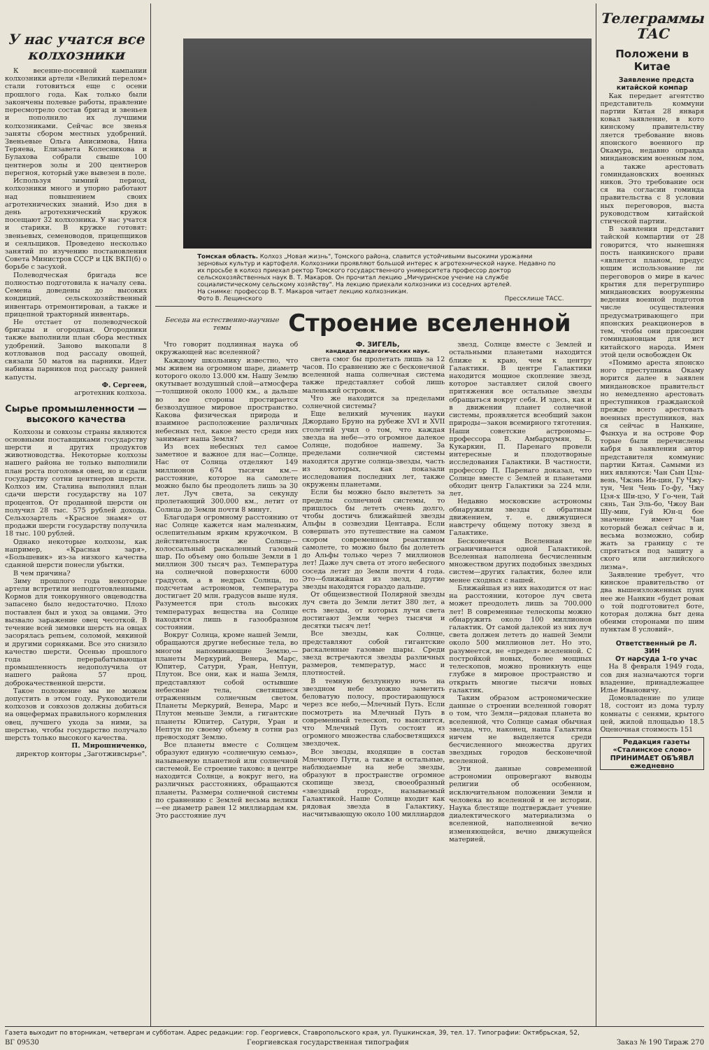У нас учатся все колхозники
К весенне-посевной кампании колхозники артели «Великий перелом» стали готовиться еще с осени прошлого года. Как только были закончены полевые работы, правление пересмотрело состав бригад и звеньев и пополнило их лучшими колхозниками. Сейчас все звенья заняты сбором местных удобрений. Звеньевые Ольга Анисимова, Нина Теряева, Елизавета Колесникова и Булахова собрали свыше 100 центнеров золы и 200 центнеров перегноя, который уже вывезен в поле.
Используя зимний период, колхозники много и упорно работают над повышением своих агротехнических знаний. Изо дня в день агротехнический кружок посещают 32 колхозника. У нас учатся и старики. В кружке готовят: звеньевых, семеноводов, прицепщиков и сеяльщиков. Проведено несколько занятий по изучению постановления Совета Министров СССР и ЦК ВКП(б) о борьбе с засухой.
Полеводческая бригада все полностью подготовила к началу сева. Семена доведены до высоких кондиций, сельскохозяйственный инвентарь отремонтирован, а также и прицепной тракторный инвентарь.
Не отстает от полеводческой бригады и огородная. Огородники также выполнили план сбора местных удобрений. Заново выкопали 8 котлованов под рассаду овощей, связали 50 матов на парники. Идет набивка парников под рассаду ранней капусты.
Ф. Сергеев,
агротехник колхоза.
Сырье промышленности — высокого качества
Колхозы и совхозы страны являются основными поставщиками государству шерсти и других продуктов животноводства. Некоторые колхозы нашего района не только выполнили план роста поголовья овец, но и сдали государству сотни центнеров шерсти. Колхоз им. Сталина выполнил план сдачи шерсти государству на 107 процентов. От проданной шерсти он получил 28 тыс. 575 рублей дохода. Сельхозартель «Красное знамя» от продажи шерсти государству получила 18 тыс. 100 рублей.
Однако некоторые колхозы, как например, «Красная заря», «Большевик» из-за низкого качества сданной шерсти понесли убытки.
В чем причина?
Зиму прошлого года некоторые артели встретили неподготовленными. Кормов для тонкорунного овцеводства запасено было недостаточно. Плохо поставлен был и уход за овцами. Это вызвало заражение овец чесоткой. В течение всей зимовки шерсть на овцах засорялась репьем, соломой, мякиной и другими сорняками. Все это снизило качество шерсти. Осенью прошлого года перерабатывающая промышленность недополучила от нашего района 57 проц. доброкачественной шерсти.
Такое положение мы не можем допустить в этом году. Руководители колхозов и совхозов должны добиться на овцефермах правильного кормления овец, лучшего ухода за ними, за шерстью, чтобы государство получало шерсть только высокого качества.
П. Мирошниченко,
директор конторы „Заготживсырье".
Томская область. Колхоз „Новая жизнь", Томского района, славится устойчивыми высокими урожаями зерновых культур и картофеля. Колхозники проявляют большой интерес к агротехнической науке. Недавно по их просьбе в колхоз приехал ректор Томского государственного университета профессор доктор сельскохозяйственных наук В. Т. Макаров. Он прочитал лекцию „Мичуринское учение на службе социалистическому сельскому хозяйству". На лекцию приехали колхозники из соседних артелей.
На снимке: профессор В. Т. Макаров читает лекцию колхозникам.
Фото В. Лещинского Пресcклише ТАСС.
Беседа на естественно-научные темы
Строение вселенной
Что говорит подлинная наука об окружающей нас вселенной?
Каждому школьнику известно, что мы живем на огромном шаре, диаметр которого около 13.000 км. Нашу Землю окутывает воздушный слой—атмосфера—толщиной около 1000 км., а дальше во все стороны простирается безвоздушное мировое пространство. Какова физическая природа и взаимное расположение различных небесных тел, какое место среди них занимает наша Земля?
Из всех небесных тел самое заметное и важное для нас—Солнце. Нас от Солнца отделяют 149 миллионов 674 тысячи км.—расстояние, которое на самолете можно было бы преодолеть лишь за 30 лет. Луч света, за секунду пролетающий 300.000 км., летит от Солнца до Земли почти 8 минут.
Благодаря огромному расстоянию от нас Солнце кажется нам маленьким, ослепительным ярким кружочком. В действительности же Солнце—колоссальный раскаленный газовый шар. По объему оно больше Земли в 1 миллион 300 тысяч раз. Температура на солнечной поверхности 6000 градусов, а в недрах Солнца, по подсчетам астрономов, температура достигает 20 млн. градусов выше нуля. Разумеется при столь высоких температурах вещества на Солнце находятся лишь в газообразном состоянии.
Вокруг Солнца, кроме нашей Земли, обращаются другие небесные тела, во многом напоминающие Землю,—планеты Меркурий, Венера, Марс, Юпитер, Сатурн, Уран, Нептун, Плутон. Все они, как и наша Земля, представляют собой остывшие небесные тела, светящиеся отраженным солнечным светом. Планеты Меркурий, Венера, Марс и Плутон меньше Земли, а гигантские планеты Юпитер, Сатурн, Уран и Нептун по своему объему в сотни раз превосходят Землю.
Все планеты вместе с Солнцем образуют единую «солнечную семью», называемую планетной или солнечной системой. Ее строение таково: в центре находится Солнце, а вокруг него, на различных расстояниях, обращаются планеты. Размеры солнечной системы по сравнению с Землей весьма велики—ее диаметр равен 12 миллиардам км. Это расстояние луч
Ф. ЗИГЕЛЬ,
кандидат педагогических наук.
света смог бы пролетать лишь за 12 часов. По сравнению же с бесконечной вселенной наша солнечная система также представляет собой лишь маленький островок.
Что же находится за пределами солнечной системы?
Еще великий мученик науки Джордано Бруно на рубеже XVI и XVII столетий учил о том, что каждая звезда на небе—это огромное далекое Солнце, подобное нашему. За пределами солнечной системы находятся другие солнца-звезды, часть из которых, как показали исследования последних лет, также окружены планетами.
Если бы можно было вылететь за пределы солнечной системы, то пришлось бы лететь очень долго, чтобы достичь ближайшей звезды Альфы в созвездии Центавра. Если совершать это путешествие на самом скором современном реактивном самолете, то можно было бы долететь до Альфы только через 7 миллионов лет! Даже луч света от этого небесного соседа летит до Земли почти 4 года. Это—ближайшая из звезд, другие звезды находятся гораздо дальше.
От общеизвестной Полярной звезды луч света до Земли летит 380 лет, а есть звезды, от которых лучи света достигают Земли через тысячи и десятки тысяч лет!
Все звезды, как Солнце, представляют собой гигантские раскаленные газовые шары. Среди звезд встречаются звезды различных размеров, температур, масс и плотностей.
В темную безлунную ночь на звездном небе можно заметить беловатую полосу, простирающуюся через все небо,—Млечный Путь. Если посмотреть на Млечный Путь в современный телескоп, то выяснится, что Млечный Путь состоит из огромного множества слабосветящихся звездочек.
Все звезды, входящие в состав Млечного Пути, а также и остальные, наблюдаемые на небе звезды, образуют в пространстве огромное скопище звезд, своеобразный «звездный город», называемый Галактикой. Наше Солнце входит как рядовая звезда в Галактику, насчитывающую около 100 миллиардов
звезд. Солнце вместе с Землей и остальными планетами находится ближе к краю, чем к центру Галактики. В центре Галактики находится мощное скопление звезд, которое заставляет силой своего притяжения все остальные звезды обращаться вокруг себя. И здесь, как и в движении планет солнечной системы, проявляется всеобщий закон природы—закон всемирного тяготения. Наши советские астрономы—профессора В. Амбарцумян, Б. Кукаркин, П. Паренаго провели интересные и плодотворные исследования Галактики. В частности, профессор П. Паренаго доказал, что Солнце вместе с Землей и планетами обходит центр Галактики за 224 млн. лет.
Недавно московские астрономы обнаружили звезды с обратным движением, т. е. движущиеся навстречу общему потоку звезд в Галактике.
Бесконечная Вселенная не ограничивается одной Галактикой. Вселенная наполнена бесчисленным множеством других подобных звездных систем—других галактик, более или менее сходных с нашей.
Ближайшая из них находится от нас на расстоянии, которое луч света может преодолеть лишь за 700.000 лет! В современные телескопы можно обнаружить около 100 миллионов галактик. От самой далекой из них луч света должен лететь до нашей Земли около 500 миллионов лет. Но это, разумеется, не «предел» вселенной. С постройкой новых, более мощных телескопов, можно проникнуть еще глубже в мировое пространство и открыть многие тысячи новых галактик.
Таким образом астрономические данные о строении вселенной говорят о том, что Земля—рядовая планета во вселенной, что Солнце самая обычная звезда, что, наконец, наша Галактика ничем не выделяется среди бесчисленного множества других звездных городов бесконечной вселенной.
Эти данные современной астрономии опровергают выводы религии об особенном, исключительном положении Земли и человека во вселенной и ее истории. Наука блестяще подтверждает учение диалектического материализма о вселенной, наполненной вечно изменяющейся, вечно движущейся материей.
Телеграммы ТАС
Положени в Китае
Заявление предста китайской компар
Как передает агентство представитель коммуни партии Китая 28 января ковал заявление, в кото кинскому правительству ляется требование вновь японского военного пр Окамура, недавно оправда миндановским военным лом, а также арестовать гоминдановских военных ников. Это требование осн ся на согласии гоминда правительства с 8 условии ных переговоров, выста руководством китайской стической партии.
В заявлении представит тайской компартии от 28 говорится, что нынешняя пость нанкинского прави «является планом, предус ющим использование ли переговоров о мире в качес крытия для перегруппиро миндановских вооруженны ведения военной подготов числе осуществления предусматривающего при японских реакционеров в тем, чтобы они присоедин гоминдановцам для ист китайского народа. Имен этой цели освобожден Ок
«Помимо ареста японско ного преступника Окаму ворится далее в заявлен миндановское правительст но немедленно арестовать преступников гражданской прежде всего арестовать военных преступников, нах ся сейчас в Нанкине, Фынхуа и на острове Фор торые были перечислены кабря в заявлении автор представителя коммунис партии Китая. Самыми из них являются: Чан Сын Цзы-вень, Чжэнь Ин-цин, Гу Чжу-тун, Чен Чень Го-фу, Чжу Цзя-х Ши-цзо, У Го-чен, Тай сянь, Тан Эль-бо, Чжоу Ван Шу-мин, Гуй Юн-ц бое значение имеет Чан который бежал сейчас в и, весьма возможно, собир жать за границу с те спрятаться под защиту а ского или английского лизма».
Заявление требует, что кинское правительство от два вышеизложенных пунк нее же Нанкин «будет рован о той подготовител боте, которая должна быт дена обеими сторонами по шим пунктам 8 условий».
Ответственный ре Л. ЗИН
От нарсуда 1-го учас
На 8 февраля 1949 года, сов дня назначаются торги владение, принадлежащее Илье Ивановичу.
Домовладение по улице 18, состоит из дома турлу комнаты с сенями, крытого цей, жилой площадью 18.5 Оценочная стоимость 151
Редакция газеты «Сталинское слово» ПРИНИМАЕТ ОБЪЯВЛ ежедневно
Газета выходит по вторникам, четвергам и субботам. Адрес редакции: гор. Георгиевск, Ставропольского края, ул. Пушкинская, 39, тел. 17. Типографии: Октябрьская, 52,
ВГ 09530 Георгиевская государственная типография Заказ № 190 Тираж 270